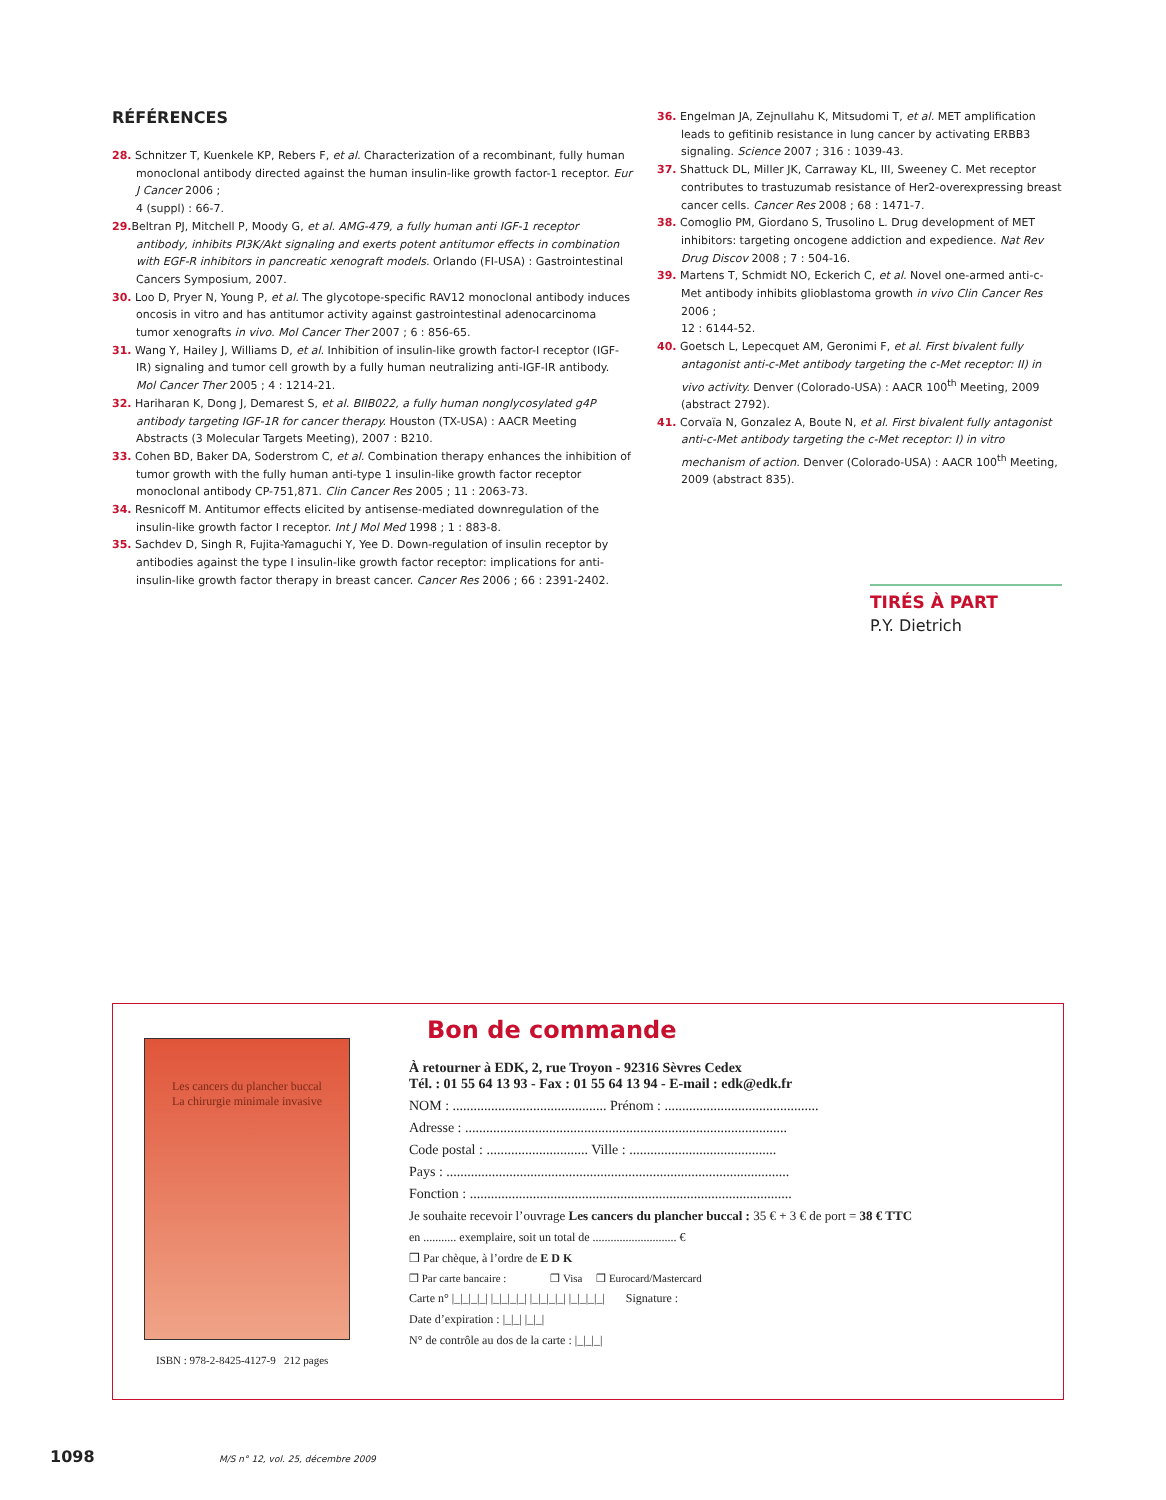RÉFÉRENCES
28. Schnitzer T, Kuenkele KP, Rebers F, et al. Characterization of a recombinant, fully human monoclonal antibody directed against the human insulin-like growth factor-1 receptor. Eur J Cancer 2006 ;
4 (suppl) : 66-7.
29. Beltran PJ, Mitchell P, Moody G, et al. AMG-479, a fully human anti IGF-1 receptor antibody, inhibits PI3K/Akt signaling and exerts potent antitumor effects in combination with EGF-R inhibitors in pancreatic xenograft models. Orlando (FI-USA) : Gastrointestinal Cancers Symposium, 2007.
30. Loo D, Pryer N, Young P, et al. The glycotope-specific RAV12 monoclonal antibody induces oncosis in vitro and has antitumor activity against gastrointestinal adenocarcinoma tumor xenografts in vivo. Mol Cancer Ther 2007 ; 6 : 856-65.
31. Wang Y, Hailey J, Williams D, et al. Inhibition of insulin-like growth factor-I receptor (IGF-IR) signaling and tumor cell growth by a fully human neutralizing anti-IGF-IR antibody. Mol Cancer Ther 2005 ; 4 : 1214-21.
32. Hariharan K, Dong J, Demarest S, et al. BIIB022, a fully human nonglycosylated g4P antibody targeting IGF-1R for cancer therapy. Houston (TX-USA) : AACR Meeting Abstracts (3 Molecular Targets Meeting), 2007 : B210.
33. Cohen BD, Baker DA, Soderstrom C, et al. Combination therapy enhances the inhibition of tumor growth with the fully human anti-type 1 insulin-like growth factor receptor monoclonal antibody CP-751,871. Clin Cancer Res 2005 ; 11 : 2063-73.
34. Resnicoff M. Antitumor effects elicited by antisense-mediated downregulation of the insulin-like growth factor I receptor. Int J Mol Med 1998 ; 1 : 883-8.
35. Sachdev D, Singh R, Fujita-Yamaguchi Y, Yee D. Down-regulation of insulin receptor by antibodies against the type I insulin-like growth factor receptor: implications for anti-insulin-like growth factor therapy in breast cancer. Cancer Res 2006 ; 66 : 2391-2402.
36. Engelman JA, Zejnullahu K, Mitsudomi T, et al. MET amplification leads to gefitinib resistance in lung cancer by activating ERBB3 signaling. Science 2007 ; 316 : 1039-43.
37. Shattuck DL, Miller JK, Carraway KL, III, Sweeney C. Met receptor contributes to trastuzumab resistance of Her2-overexpressing breast cancer cells. Cancer Res 2008 ; 68 : 1471-7.
38. Comoglio PM, Giordano S, Trusolino L. Drug development of MET inhibitors: targeting oncogene addiction and expedience. Nat Rev Drug Discov 2008 ; 7 : 504-16.
39. Martens T, Schmidt NO, Eckerich C, et al. Novel one-armed anti-c-Met antibody inhibits glioblastoma growth in vivo Clin Cancer Res 2006 ;
12 : 6144-52.
40. Goetsch L, Lepecquet AM, Geronimi F, et al. First bivalent fully antagonist anti-c-Met antibody targeting the c-Met receptor: II) in vivo activity. Denver (Colorado-USA) : AACR 100<sup>th</sup> Meeting, 2009 (abstract 2792).
41. Corvaïa N, Gonzalez A, Boute N, et al. First bivalent fully antagonist anti-c-Met antibody targeting the c-Met receptor: I) in vitro mechanism of action. Denver (Colorado-USA) : AACR 100<sup>th</sup> Meeting, 2009 (abstract 835).
TIRÉS À PART
P.Y. Dietrich
Les cancers du plancher buccal
La chirurgie minimale invasive
ISBN : 978-2-8425-4127-9 212 pages
Bon de commande
À retourner à EDK, 2, rue Troyon - 92316 Sèvres Cedex
Tél. : 01 55 64 13 93 - Fax : 01 55 64 13 94 - E-mail : edk@edk.fr
NOM : ............................................ Prénom : ............................................
Adresse : ............................................................................................
Code postal : ............................. Ville : ..........................................
Pays : ..................................................................................................
Fonction : ............................................................................................
Je souhaite recevoir l’ouvrage Les cancers du plancher buccal : 35 € + 3 € de port = 38 € TTC
en ........... exemplaire, soit un total de ............................ €
❒ Par chèque, à l’ordre de E D K
❒ Par carte bancaire : ❒ Visa ❒ Eurocard/Mastercard
Carte n° |_|_|_|_| |_|_|_|_| |_|_|_|_| |_|_|_|_| Signature :
Date d’expiration : |_|_| |_|_|
N° de contrôle au dos de la carte : |_|_|_|
1098 M/S n° 12, vol. 25, décembre 2009